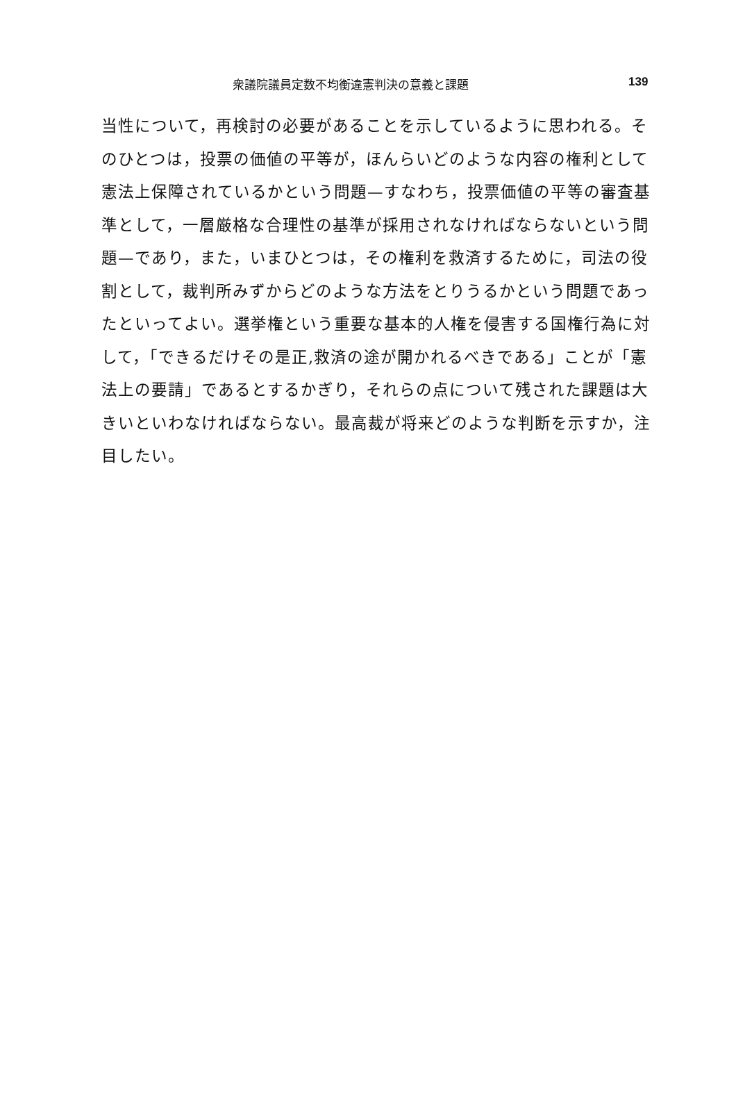衆議院議員定数不均衡違憲判決の意義と課題 139
当性について，再検討の必要があることを示しているように思われる。そ
のひとつは，投票の価値の平等が，ほんらいどのような内容の権利として
憲法上保障されているかという問題—すなわち，投票価値の平等の審査基
準として，一層厳格な合理性の基準が採用されなければならないという問
題—であり，また，いまひとつは，その権利を救済するために，司法の役
割として，裁判所みずからどのような方法をとりうるかという問題であっ
たといってよい。選挙権という重要な基本的人権を侵害する国権行為に対
して，「できるだけその是正,救済の途が開かれるべきである」ことが「憲
法上の要請」であるとするかぎり，それらの点について残された課題は大
きいといわなければならない。最高裁が将来どのような判断を示すか，注
目したい。